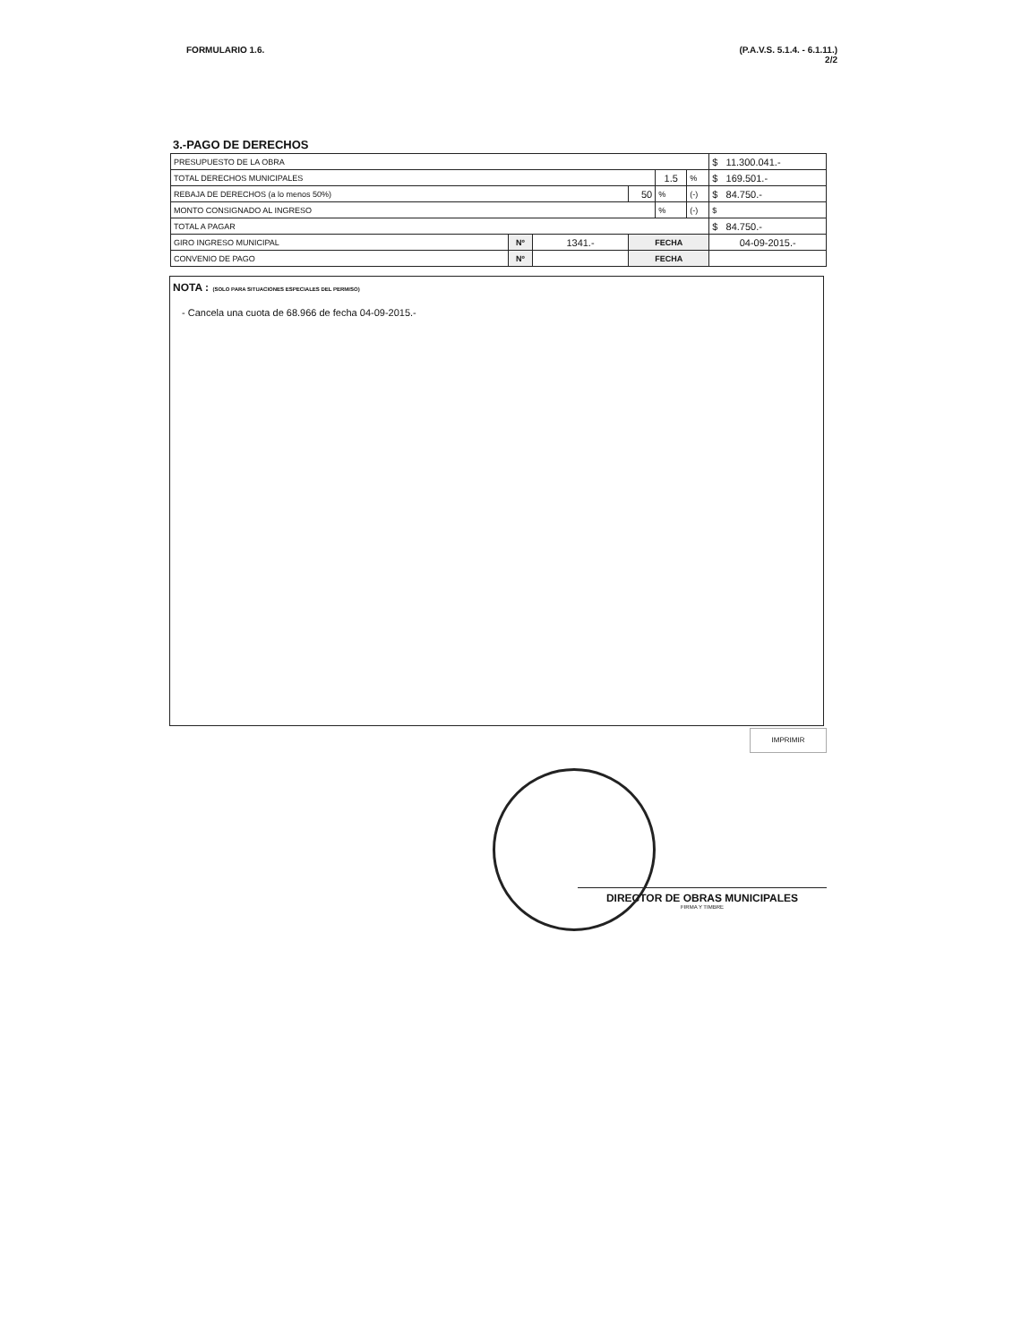FORMULARIO 1.6. (P.A.V.S. 5.1.4. - 6.1.11.)
2/2
3.-PAGO DE DERECHOS
| PRESUPUESTO DE LA OBRA | | | | | | $ 11.300.041.- |
| TOTAL DERECHOS MUNICIPALES | | | | 1.5 | % | $ 169.501.- |
| REBAJA DE DERECHOS (a lo menos 50%) | | | 50 | % | (-) | $ 84.750.- |
| MONTO CONSIGNADO AL INGRESO | | | | % | (-) | $ |
| TOTAL A PAGAR | | | | | | $ 84.750.- |
| GIRO INGRESO MUNICIPAL | Nº | 1341.- | FECHA | | | 04-09-2015.- |
| CONVENIO DE PAGO | Nº | | FECHA | | | |
NOTA : (SOLO PARA SITUACIONES ESPECIALES DEL PERMISO)
- Cancela una cuota de 68.966 de fecha 04-09-2015.-
IMPRIMIR
DIRECTOR DE OBRAS MUNICIPALES
FIRMA Y TIMBRE